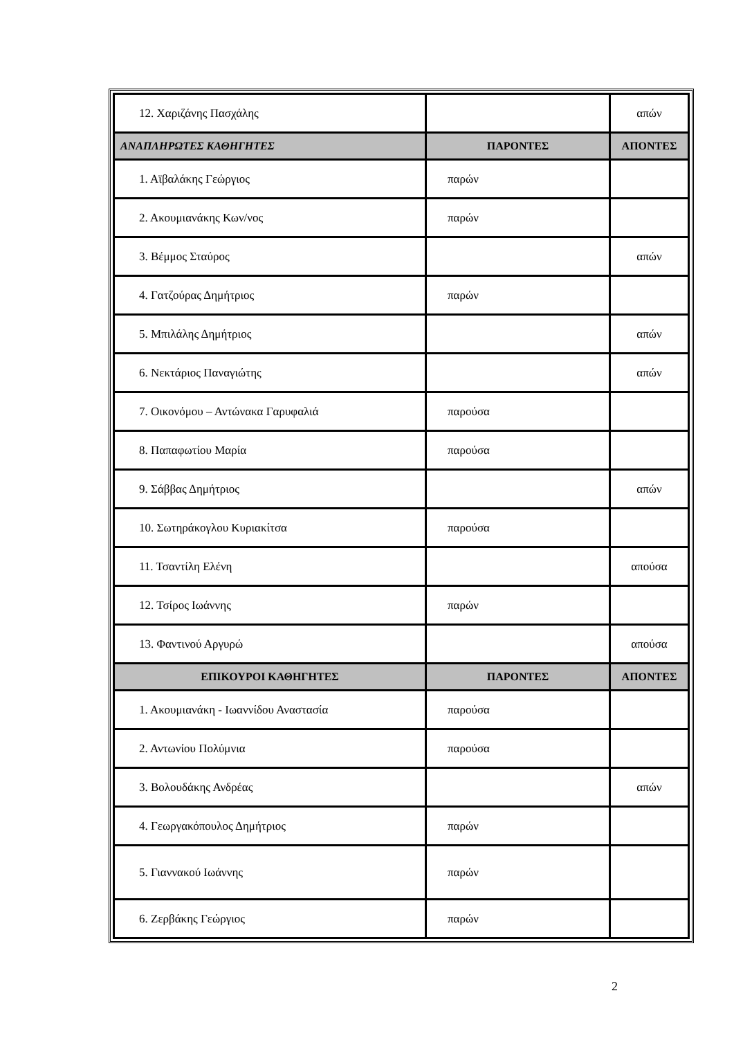| 12. Χαριζάνης Πασχάλης | | απών |
| ΑΝΑΠΛΗΡΩΤΕΣ ΚΑΘΗΓΗΤΕΣ | ΠΑΡΟΝΤΕΣ | ΑΠΟΝΤΕΣ |
| 1. Αϊβαλάκης Γεώργιος | παρών | |
| 2. Ακουμιανάκης Κων/νος | παρών | |
| 3. Βέμμος Σταύρος | | απών |
| 4. Γατζούρας Δημήτριος | παρών | |
| 5. Μπιλάλης Δημήτριος | | απών |
| 6. Νεκτάριος Παναγιώτης | | απών |
| 7. Οικονόμου – Αντώνακα Γαρυφαλιά | παρούσα | |
| 8. Παπαφωτίου Μαρία | παρούσα | |
| 9. Σάββας Δημήτριος | | απών |
| 10. Σωτηράκογλου Κυριακίτσα | παρούσα | |
| 11. Τσαντίλη Ελένη | | απούσα |
| 12. Τσίρος Ιωάννης | παρών | |
| 13. Φαντινού Αργυρώ | | απούσα |
| ΕΠΙΚΟΥΡΟΙ ΚΑΘΗΓΗΤΕΣ | ΠΑΡΟΝΤΕΣ | ΑΠΟΝΤΕΣ |
| 1. Ακουμιανάκη - Ιωαννίδου Αναστασία | παρούσα | |
| 2. Αντωνίου Πολύμνια | παρούσα | |
| 3. Βολουδάκης Ανδρέας | | απών |
| 4. Γεωργακόπουλος Δημήτριος | παρών | |
| 5. Γιαννακού Ιωάννης | παρών | |
| 6. Ζερβάκης Γεώργιος | παρών | |
2